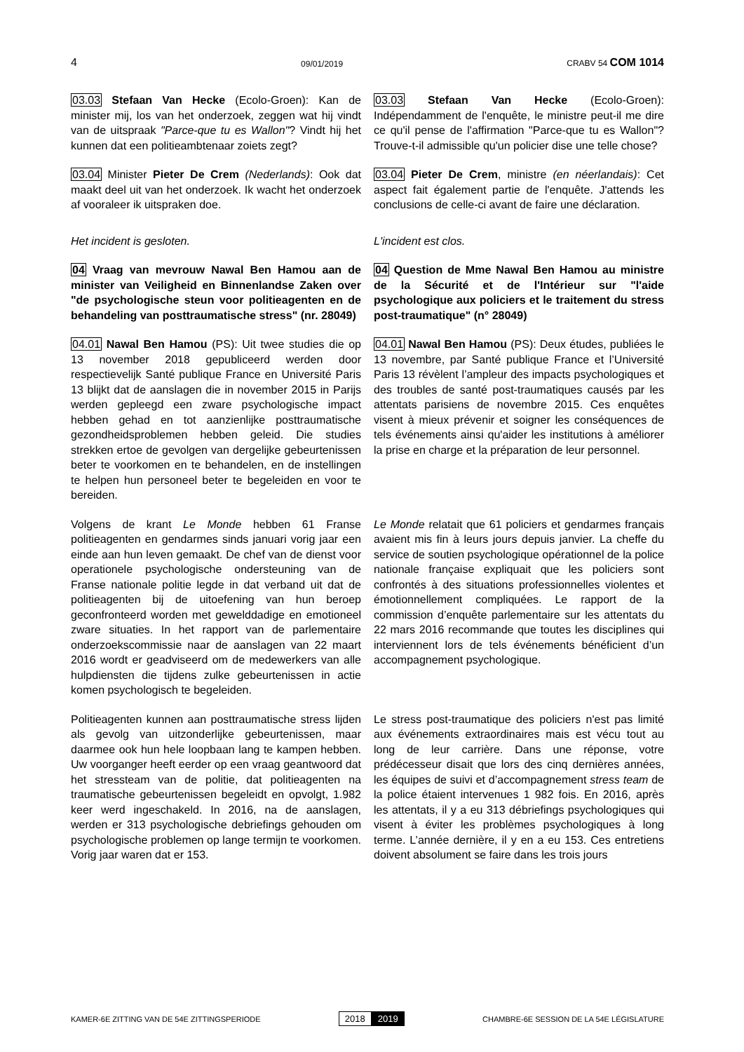4 09/01/2019 CRABV 54 COM 1014
03.03 Stefaan Van Hecke (Ecolo-Groen): Kan de minister mij, los van het onderzoek, zeggen wat hij vindt van de uitspraak "Parce-que tu es Wallon"? Vindt hij het kunnen dat een politieambtenaar zoiets zegt?
03.03 Stefaan Van Hecke (Ecolo-Groen): Indépendamment de l'enquête, le ministre peut-il me dire ce qu'il pense de l'affirmation "Parce-que tu es Wallon"? Trouve-t-il admissible qu'un policier dise une telle chose?
03.04 Minister Pieter De Crem (Nederlands): Ook dat maakt deel uit van het onderzoek. Ik wacht het onderzoek af vooraleer ik uitspraken doe.
03.04 Pieter De Crem, ministre (en néerlandais): Cet aspect fait également partie de l'enquête. J'attends les conclusions de celle-ci avant de faire une déclaration.
Het incident is gesloten. L'incident est clos.
04 Vraag van mevrouw Nawal Ben Hamou aan de minister van Veiligheid en Binnenlandse Zaken over "de psychologische steun voor politieagenten en de behandeling van posttraumatische stress" (nr. 28049)
04 Question de Mme Nawal Ben Hamou au ministre de la Sécurité et de l'Intérieur sur "l'aide psychologique aux policiers et le traitement du stress post-traumatique" (n° 28049)
04.01 Nawal Ben Hamou (PS): Uit twee studies die op 13 november 2018 gepubliceerd werden door respectievelijk Santé publique France en Université Paris 13 blijkt dat de aanslagen die in november 2015 in Parijs werden gepleegd een zware psychologische impact hebben gehad en tot aanzienlijke posttraumatische gezondheidsproblemen hebben geleid. Die studies strekken ertoe de gevolgen van dergelijke gebeurtenissen beter te voorkomen en te behandelen, en de instellingen te helpen hun personeel beter te begeleiden en voor te bereiden.
04.01 Nawal Ben Hamou (PS): Deux études, publiées le 13 novembre, par Santé publique France et l’Université Paris 13 révèlent l’ampleur des impacts psychologiques et des troubles de santé post-traumatiques causés par les attentats parisiens de novembre 2015. Ces enquêtes visent à mieux prévenir et soigner les conséquences de tels événements ainsi qu'aider les institutions à améliorer la prise en charge et la préparation de leur personnel.
Volgens de krant Le Monde hebben 61 Franse politieagenten en gendarmes sinds januari vorig jaar een einde aan hun leven gemaakt. De chef van de dienst voor operationele psychologische ondersteuning van de Franse nationale politie legde in dat verband uit dat de politieagenten bij de uitoefening van hun beroep geconfronteerd worden met gewelddadige en emotioneel zware situaties. In het rapport van de parlementaire onderzoekscommissie naar de aanslagen van 22 maart 2016 wordt er geadviseerd om de medewerkers van alle hulpdiensten die tijdens zulke gebeurtenissen in actie komen psychologisch te begeleiden.
Le Monde relatait que 61 policiers et gendarmes français avaient mis fin à leurs jours depuis janvier. La cheffe du service de soutien psychologique opérationnel de la police nationale française expliquait que les policiers sont confrontés à des situations professionnelles violentes et émotionnellement compliquées. Le rapport de la commission d’enquête parlementaire sur les attentats du 22 mars 2016 recommande que toutes les disciplines qui interviennent lors de tels événements bénéficient d’un accompagnement psychologique.
Politieagenten kunnen aan posttraumatische stress lijden als gevolg van uitzonderlijke gebeurtenissen, maar daarmee ook hun hele loopbaan lang te kampen hebben. Uw voorganger heeft eerder op een vraag geantwoord dat het stressteam van de politie, dat politieagenten na traumatische gebeurtenissen begeleidt en opvolgt, 1.982 keer werd ingeschakeld. In 2016, na de aanslagen, werden er 313 psychologische debriefings gehouden om psychologische problemen op lange termijn te voorkomen. Vorig jaar waren dat er 153.
Le stress post-traumatique des policiers n'est pas limité aux événements extraordinaires mais est vécu tout au long de leur carrière. Dans une réponse, votre prédécesseur disait que lors des cinq dernières années, les équipes de suivi et d’accompagnement stress team de la police étaient intervenues 1 982 fois. En 2016, après les attentats, il y a eu 313 débriefings psychologiques qui visent à éviter les problèmes psychologiques à long terme. L’année dernière, il y en a eu 153. Ces entretiens doivent absolument se faire dans les trois jours
KAMER-6E ZITTING VAN DE 54E ZITTINGSPERIODE 2018 2019 CHAMBRE-6E SESSION DE LA 54E LÉGISLATURE